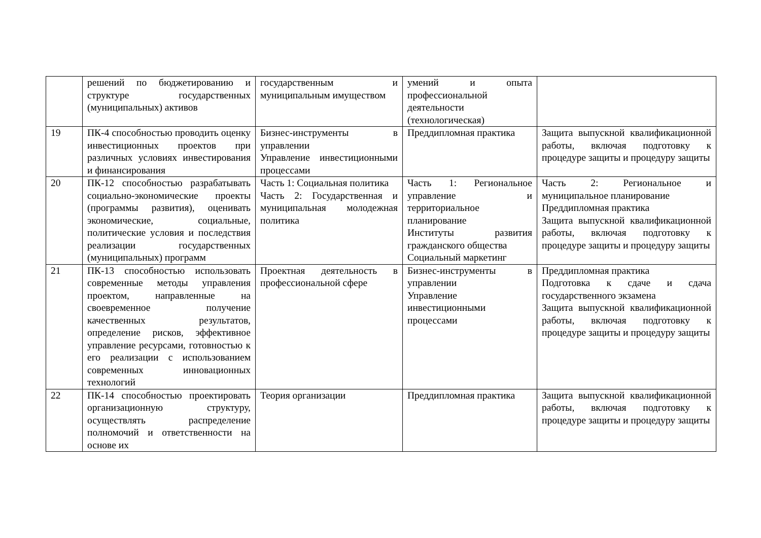| | решений по бюджетированию и структуре государственных (муниципальных) активов | государственным и муниципальным имуществом | умений и опыта профессиональной деятельности (технологическая) | |
| 19 | ПК-4 способностью проводить оценку инвестиционных проектов при различных условиях инвестирования и финансирования | Бизнес-инструменты в управлении Управление инвестиционными процессами | Преддипломная практика | Защита выпускной квалификационной работы, включая подготовку к процедуре защиты и процедуру защиты |
| 20 | ПК-12 способностью разрабатывать социально-экономические проекты (программы развития), оценивать экономические, социальные, политические условия и последствия реализации государственных (муниципальных) программ | Часть 1: Социальная политика Часть 2: Государственная и муниципальная молодежная политика | Часть 1: Региональное управление и территориальное планирование Институты развития гражданского общества Социальный маркетинг | Часть 2: Региональное и муниципальное планирование Преддипломная практика Защита выпускной квалификационной работы, включая подготовку к процедуре защиты и процедуру защиты |
| 21 | ПК-13 способностью использовать современные методы управления проектом, направленные на своевременное получение качественных результатов, определение рисков, эффективное управление ресурсами, готовностью к его реализации с использованием современных инновационных технологий | Проектная деятельность в профессиональной сфере | Бизнес-инструменты в управлении Управление инвестиционными процессами | Преддипломная практика Подготовка к сдаче и сдача государственного экзамена Защита выпускной квалификационной работы, включая подготовку к процедуре защиты и процедуру защиты |
| 22 | ПК-14 способностью проектировать организационную структуру, осуществлять распределение полномочий и ответственности на основе их | Теория организации | Преддипломная практика | Защита выпускной квалификационной работы, включая подготовку к процедуре защиты и процедуру защиты |